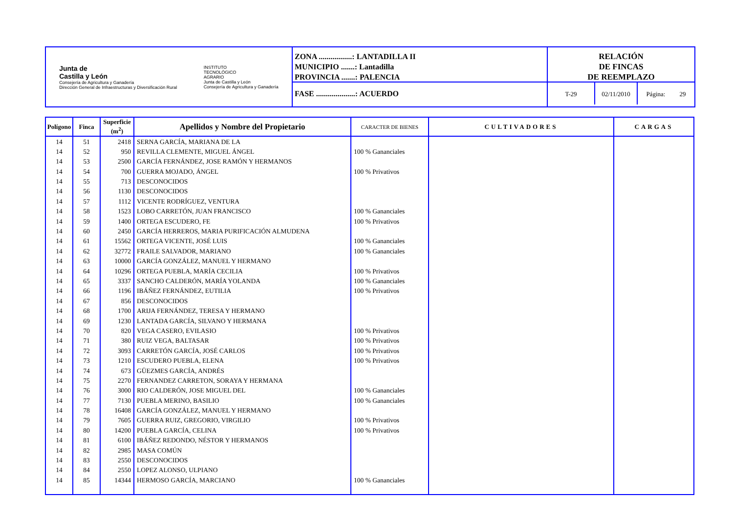Junta de
Castilla y León
Consejería de Agricultura y Ganadería
Dirección General de Infraestructuras y Diversificación Rural
INSTITUTO
TECNOLÓGICO
AGRARIO
Junta de Castilla y León
Consejería de Agricultura y Ganadería
ZONA .................: LANTADILLA II
MUNICIPIO .......: Lantadilla
PROVINCIA .......: PALENCIA
FASE ....................: ACUERDO
RELACIÓN
DE FINCAS
DE REEMPLAZO
T-29 02/11/2010 Página: 29
| Polígono | Finca | Superficie (m<sup>2</sup>) | Apellidos y Nombre del Propietario | CARACTER DE BIENES | CULTIVADORES | CARGAS |
| --- | --- | --- | --- | --- | --- | --- |
| 14 | 51 | 2418 | SERNA GARCÍA, MARIANA DE LA | | | |
| 14 | 52 | 950 | REVILLA CLEMENTE, MIGUEL ÁNGEL | 100 % Gananciales | | |
| 14 | 53 | 2500 | GARCÍA FERNÁNDEZ, JOSE RAMÓN Y HERMANOS | | | |
| 14 | 54 | 700 | GUERRA MOJADO, ÁNGEL | 100 % Privativos | | |
| 14 | 55 | 713 | DESCONOCIDOS | | | |
| 14 | 56 | 1130 | DESCONOCIDOS | | | |
| 14 | 57 | 1112 | VICENTE RODRÍGUEZ, VENTURA | | | |
| 14 | 58 | 1523 | LOBO CARRETÓN, JUAN FRANCISCO | 100 % Gananciales | | |
| 14 | 59 | 1400 | ORTEGA ESCUDERO, FE | 100 % Privativos | | |
| 14 | 60 | 2450 | GARCÍA HERREROS, MARIA PURIFICACIÓN ALMUDENA | | | |
| 14 | 61 | 15562 | ORTEGA VICENTE, JOSÉ LUIS | 100 % Gananciales | | |
| 14 | 62 | 32772 | FRAILE SALVADOR, MARIANO | 100 % Gananciales | | |
| 14 | 63 | 10000 | GARCÍA GONZÁLEZ, MANUEL Y HERMANO | | | |
| 14 | 64 | 10296 | ORTEGA PUEBLA, MARÍA CECILIA | 100 % Privativos | | |
| 14 | 65 | 3337 | SANCHO CALDERÓN, MARÍA YOLANDA | 100 % Gananciales | | |
| 14 | 66 | 1196 | IBÁÑEZ FERNÁNDEZ, EUTILIA | 100 % Privativos | | |
| 14 | 67 | 856 | DESCONOCIDOS | | | |
| 14 | 68 | 1700 | ARIJA FERNÁNDEZ, TERESA Y HERMANO | | | |
| 14 | 69 | 1230 | LANTADA GARCÍA, SILVANO Y HERMANA | | | |
| 14 | 70 | 820 | VEGA CASERO, EVILASIO | 100 % Privativos | | |
| 14 | 71 | 380 | RUIZ VEGA, BALTASAR | 100 % Privativos | | |
| 14 | 72 | 3093 | CARRETÓN GARCÍA, JOSÉ CARLOS | 100 % Privativos | | |
| 14 | 73 | 1210 | ESCUDERO PUEBLA, ELENA | 100 % Privativos | | |
| 14 | 74 | 673 | GÜEZMES GARCÍA, ANDRÉS | | | |
| 14 | 75 | 2270 | FERNANDEZ CARRETON, SORAYA Y HERMANA | | | |
| 14 | 76 | 3000 | RIO CALDERÓN, JOSE MIGUEL DEL | 100 % Gananciales | | |
| 14 | 77 | 7130 | PUEBLA MERINO, BASILIO | 100 % Gananciales | | |
| 14 | 78 | 16408 | GARCÍA GONZÁLEZ, MANUEL Y HERMANO | | | |
| 14 | 79 | 7605 | GUERRA RUIZ, GREGORIO, VIRGILIO | 100 % Privativos | | |
| 14 | 80 | 14200 | PUEBLA GARCÍA, CELINA | 100 % Privativos | | |
| 14 | 81 | 6100 | IBÁÑEZ REDONDO, NÉSTOR Y HERMANOS | | | |
| 14 | 82 | 2985 | MASA COMÚN | | | |
| 14 | 83 | 2550 | DESCONOCIDOS | | | |
| 14 | 84 | 2550 | LOPEZ ALONSO, ULPIANO | | | |
| 14 | 85 | 14344 | HERMOSO GARCÍA, MARCIANO | 100 % Gananciales | | |